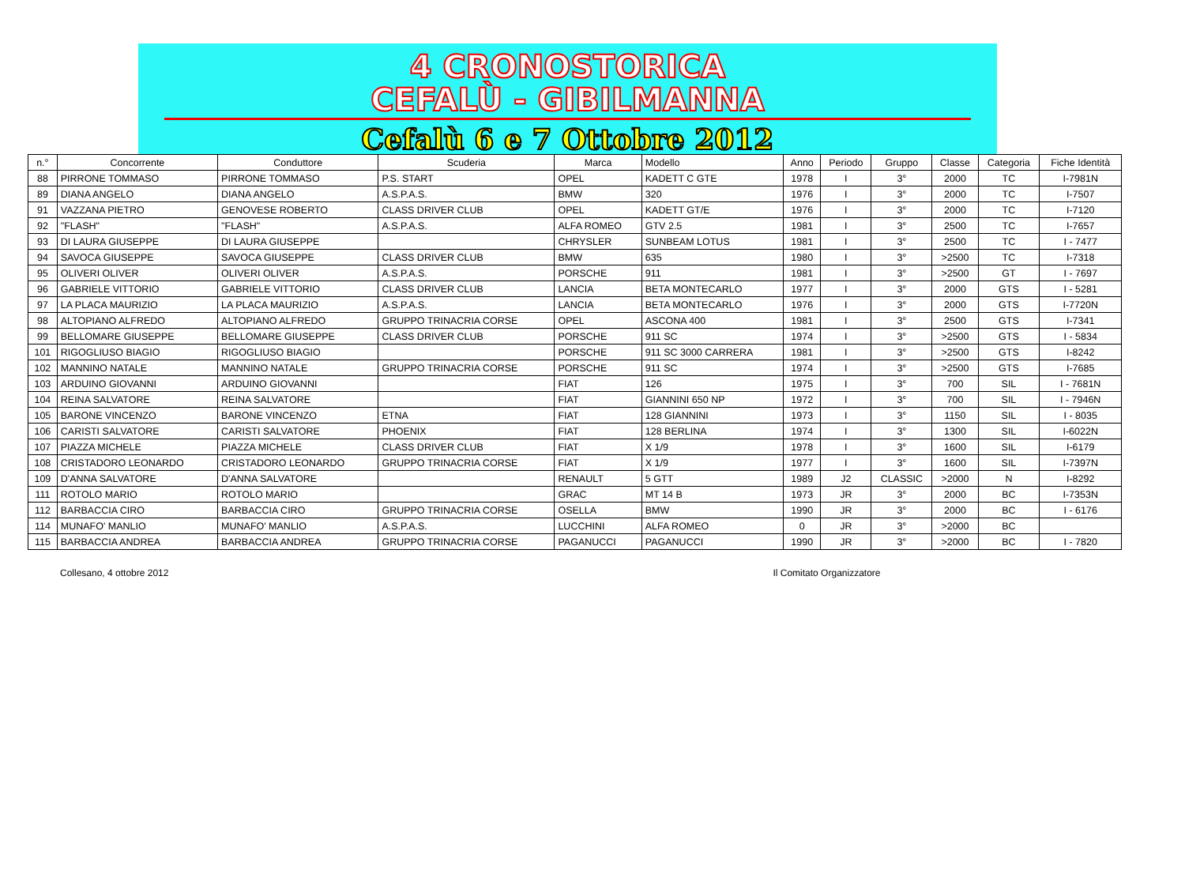4 CRONOSTORICA
CEFALÙ - GIBILMANNA
Cefalù 6 e 7 Ottobre 2012
| n.° | Concorrente | Conduttore | Scuderia | Marca | Modello | Anno | Periodo | Gruppo | Classe | Categoria | Fiche Identità |
| --- | --- | --- | --- | --- | --- | --- | --- | --- | --- | --- | --- |
| 88 | PIRRONE TOMMASO | PIRRONE TOMMASO | P.S. START | OPEL | KADETT C GTE | 1978 | I | 3° | 2000 | TC | I-7981N |
| 89 | DIANA ANGELO | DIANA ANGELO | A.S.P.A.S. | BMW | 320 | 1976 | I | 3° | 2000 | TC | I-7507 |
| 91 | VAZZANA PIETRO | GENOVESE ROBERTO | CLASS DRIVER CLUB | OPEL | KADETT GT/E | 1976 | I | 3° | 2000 | TC | I-7120 |
| 92 | "FLASH" | "FLASH" | A.S.P.A.S. | ALFA ROMEO | GTV 2.5 | 1981 | I | 3° | 2500 | TC | I-7657 |
| 93 | DI LAURA GIUSEPPE | DI LAURA GIUSEPPE | | CHRYSLER | SUNBEAM LOTUS | 1981 | I | 3° | 2500 | TC | I - 7477 |
| 94 | SAVOCA GIUSEPPE | SAVOCA GIUSEPPE | CLASS DRIVER CLUB | BMW | 635 | 1980 | I | 3° | >2500 | TC | I-7318 |
| 95 | OLIVERI OLIVER | OLIVERI OLIVER | A.S.P.A.S. | PORSCHE | 911 | 1981 | I | 3° | >2500 | GT | I - 7697 |
| 96 | GABRIELE VITTORIO | GABRIELE VITTORIO | CLASS DRIVER CLUB | LANCIA | BETA MONTECARLO | 1977 | I | 3° | 2000 | GTS | I - 5281 |
| 97 | LA PLACA MAURIZIO | LA PLACA MAURIZIO | A.S.P.A.S. | LANCIA | BETA MONTECARLO | 1976 | I | 3° | 2000 | GTS | I-7720N |
| 98 | ALTOPIANO ALFREDO | ALTOPIANO ALFREDO | GRUPPO TRINACRIA CORSE | OPEL | ASCONA 400 | 1981 | I | 3° | 2500 | GTS | I-7341 |
| 99 | BELLOMARE GIUSEPPE | BELLOMARE GIUSEPPE | CLASS DRIVER CLUB | PORSCHE | 911 SC | 1974 | I | 3° | >2500 | GTS | I - 5834 |
| 101 | RIGOGLIUSO BIAGIO | RIGOGLIUSO BIAGIO | | PORSCHE | 911 SC 3000 CARRERA | 1981 | I | 3° | >2500 | GTS | I-8242 |
| 102 | MANNINO NATALE | MANNINO NATALE | GRUPPO TRINACRIA CORSE | PORSCHE | 911 SC | 1974 | I | 3° | >2500 | GTS | I-7685 |
| 103 | ARDUINO GIOVANNI | ARDUINO GIOVANNI | | FIAT | 126 | 1975 | I | 3° | 700 | SIL | I - 7681N |
| 104 | REINA SALVATORE | REINA SALVATORE | | FIAT | GIANNINI 650 NP | 1972 | I | 3° | 700 | SIL | I - 7946N |
| 105 | BARONE VINCENZO | BARONE VINCENZO | ETNA | FIAT | 128 GIANNINI | 1973 | I | 3° | 1150 | SIL | I - 8035 |
| 106 | CARISTI SALVATORE | CARISTI SALVATORE | PHOENIX | FIAT | 128 BERLINA | 1974 | I | 3° | 1300 | SIL | I-6022N |
| 107 | PIAZZA MICHELE | PIAZZA MICHELE | CLASS DRIVER CLUB | FIAT | X 1/9 | 1978 | I | 3° | 1600 | SIL | I-6179 |
| 108 | CRISTADORO LEONARDO | CRISTADORO LEONARDO | GRUPPO TRINACRIA CORSE | FIAT | X 1/9 | 1977 | I | 3° | 1600 | SIL | I-7397N |
| 109 | D'ANNA SALVATORE | D'ANNA SALVATORE | | RENAULT | 5 GTT | 1989 | J2 | CLASSIC | >2000 | N | I-8292 |
| 111 | ROTOLO MARIO | ROTOLO MARIO | | GRAC | MT 14 B | 1973 | JR | 3° | 2000 | BC | I-7353N |
| 112 | BARBACCIA CIRO | BARBACCIA CIRO | GRUPPO TRINACRIA CORSE | OSELLA | BMW | 1990 | JR | 3° | 2000 | BC | I - 6176 |
| 114 | MUNAFO' MANLIO | MUNAFO' MANLIO | A.S.P.A.S. | LUCCHINI | ALFA ROMEO | 0 | JR | 3° | >2000 | BC | |
| 115 | BARBACCIA ANDREA | BARBACCIA ANDREA | GRUPPO TRINACRIA CORSE | PAGANUCCI | PAGANUCCI | 1990 | JR | 3° | >2000 | BC | I - 7820 |
Collesano, 4 ottobre 2012 Il Comitato Organizzatore